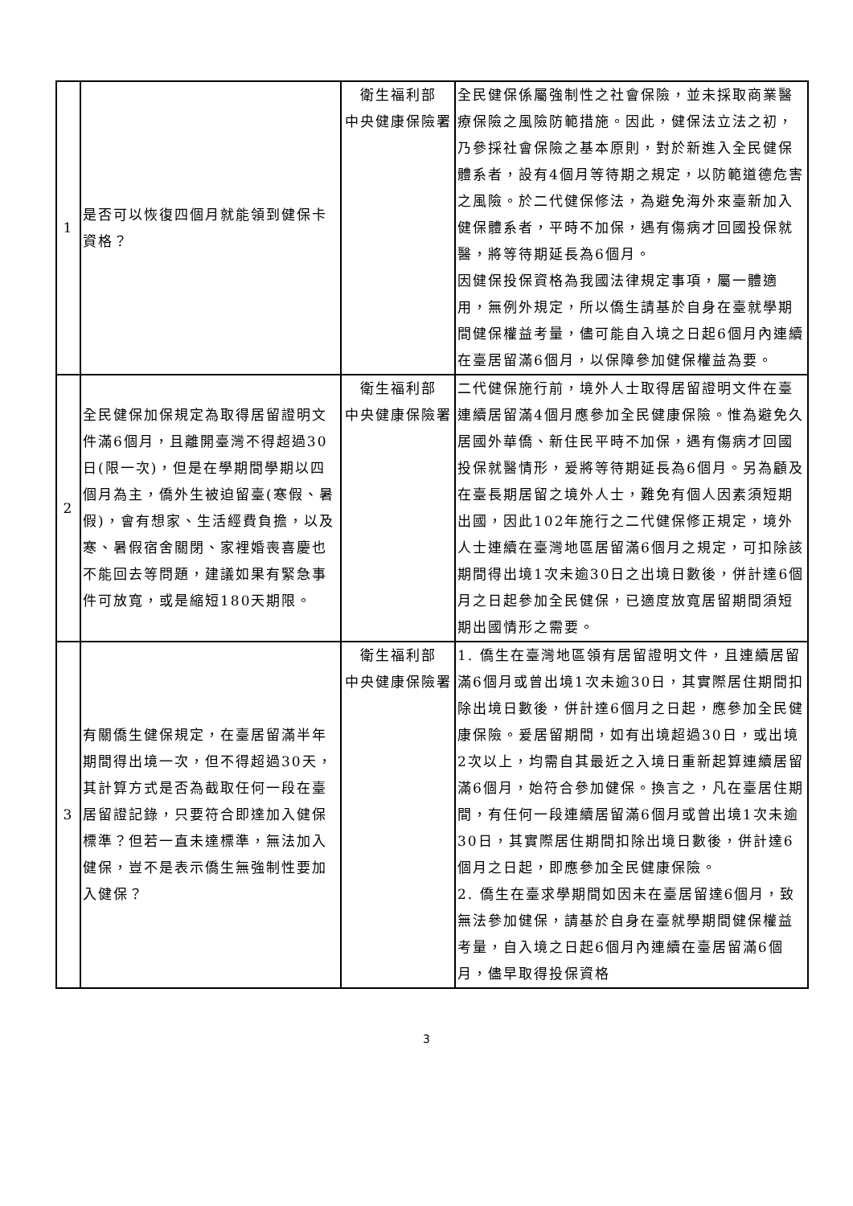| 1 | 是否可以恢復四個月就能領到健保卡資格？ | 衛生福利部 中央健康保險署 | 全民健保係屬強制性之社會保險，並未採取商業醫療保險之風險防範措施。因此，健保法立法之初，乃參採社會保險之基本原則，對於新進入全民健保體系者，設有4個月等待期之規定，以防範道德危害之風險。於二代健保修法，為避免海外來臺新加入健保體系者，平時不加保，遇有傷病才回國投保就醫，將等待期延長為6個月。 因健保投保資格為我國法律規定事項，屬一體適用，無例外規定，所以僑生請基於自身在臺就學期間健保權益考量，儘可能自入境之日起6個月內連續在臺居留滿6個月，以保障參加健保權益為要。 |
| 2 | 全民健保加保規定為取得居留證明文件滿6個月，且離開臺灣不得超過30日(限一次)，但是在學期間學期以四個月為主，僑外生被迫留臺(寒假、暑假)，會有想家、生活經費負擔，以及寒、暑假宿舍關閉、家裡婚喪喜慶也不能回去等問題，建議如果有緊急事件可放寬，或是縮短180天期限。 | 衛生福利部 中央健康保險署 | 二代健保施行前，境外人士取得居留證明文件在臺連續居留滿4個月應參加全民健康保險。惟為避免久居國外華僑、新住民平時不加保，遇有傷病才回國投保就醫情形，爰將等待期延長為6個月。另為顧及在臺長期居留之境外人士，難免有個人因素須短期出國，因此102年施行之二代健保修正規定，境外人士連續在臺灣地區居留滿6個月之規定，可扣除該期間得出境1次未逾30日之出境日數後，併計達6個月之日起參加全民健保，已適度放寬居留期間須短期出國情形之需要。 |
| 3 | 有關僑生健保規定，在臺居留滿半年期間得出境一次，但不得超過30天，其計算方式是否為截取任何一段在臺居留證記錄，只要符合即達加入健保標準？但若一直未達標準，無法加入健保，豈不是表示僑生無強制性要加入健保？ | 衛生福利部 中央健康保險署 | 1. 僑生在臺灣地區領有居留證明文件，且連續居留滿6個月或曾出境1次未逾30日，其實際居住期間扣除出境日數後，併計達6個月之日起，應參加全民健康保險。爰居留期間，如有出境超過30日，或出境2次以上，均需自其最近之入境日重新起算連續居留滿6個月，始符合參加健保。換言之，凡在臺居住期間，有任何一段連續居留滿6個月或曾出境1次未逾30日，其實際居住期間扣除出境日數後，併計達6個月之日起，即應參加全民健康保險。 2. 僑生在臺求學期間如因未在臺居留達6個月，致無法參加健保，請基於自身在臺就學期間健保權益考量，自入境之日起6個月內連續在臺居留滿6個月，儘早取得投保資格 |
3